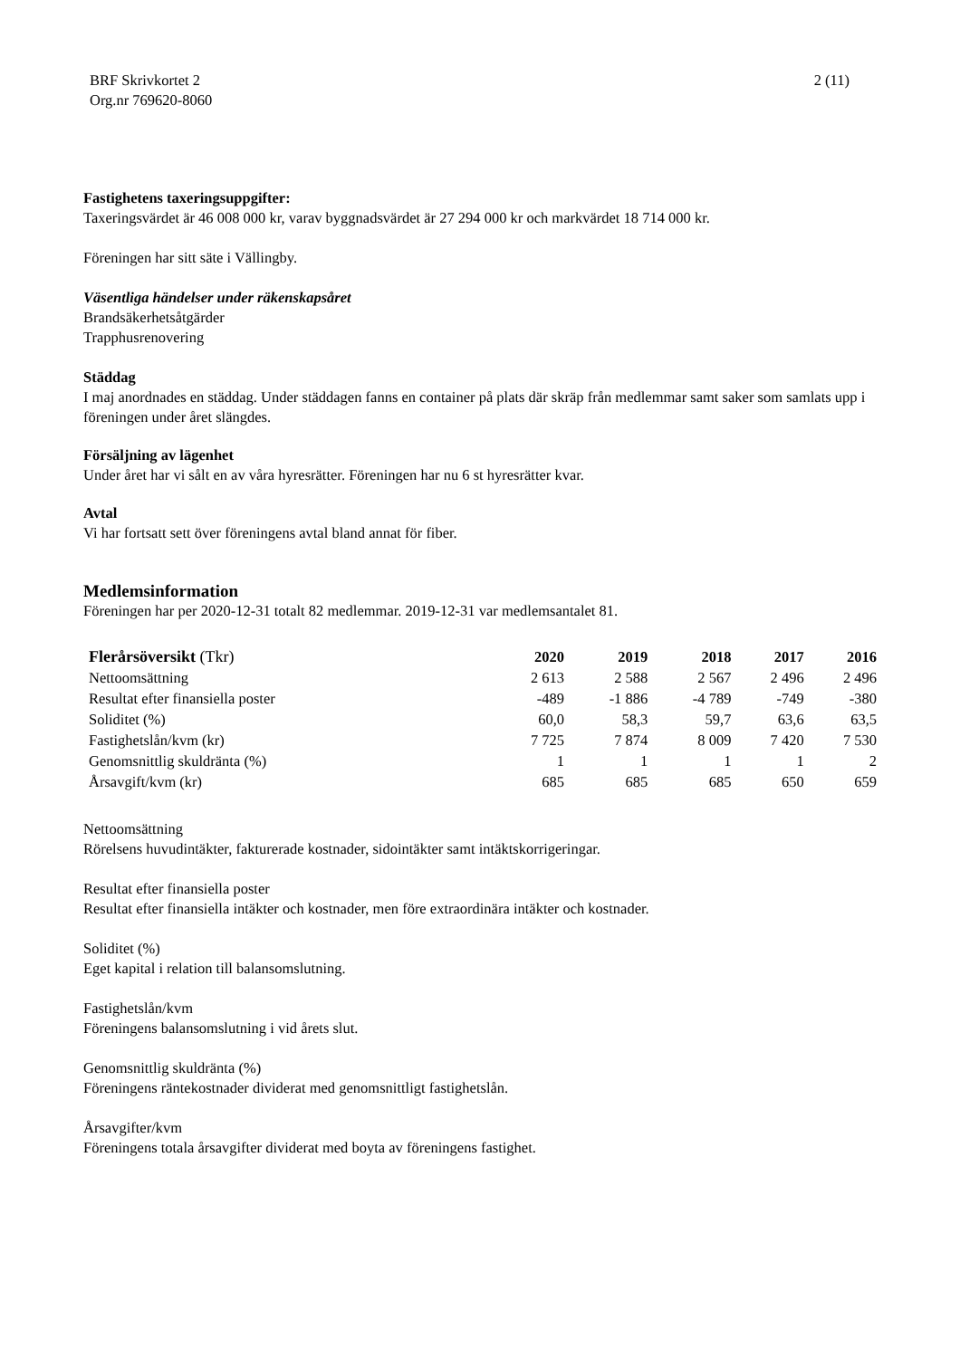BRF Skrivkortet 2
Org.nr 769620-8060
2 (11)
Fastighetens taxeringsuppgifter:
Taxeringsvärdet är 46 008 000 kr, varav byggnadsvärdet är 27 294 000 kr och markvärdet 18 714 000 kr.
Föreningen har sitt säte i Vällingby.
Väsentliga händelser under räkenskapsåret
Brandsäkerhetsåtgärder
Trapphusrenovering
Städdag
I maj anordnades en städdag. Under städdagen fanns en container på plats där skräp från medlemmar samt saker som samlats upp i föreningen under året slängdes.
Försäljning av lägenhet
Under året har vi sålt en av våra hyresrätter. Föreningen har nu 6 st hyresrätter kvar.
Avtal
Vi har fortsatt sett över föreningens avtal bland annat för fiber.
Medlemsinformation
Föreningen har per 2020-12-31 totalt 82 medlemmar. 2019-12-31 var medlemsantalet 81.
| Flerårsöversikt (Tkr) | 2020 | 2019 | 2018 | 2017 | 2016 |
| --- | --- | --- | --- | --- | --- |
| Nettoomsättning | 2 613 | 2 588 | 2 567 | 2 496 | 2 496 |
| Resultat efter finansiella poster | -489 | -1 886 | -4 789 | -749 | -380 |
| Soliditet (%) | 60,0 | 58,3 | 59,7 | 63,6 | 63,5 |
| Fastighetslån/kvm (kr) | 7 725 | 7 874 | 8 009 | 7 420 | 7 530 |
| Genomsnittlig skuldränta (%) | 1 | 1 | 1 | 1 | 2 |
| Årsavgift/kvm (kr) | 685 | 685 | 685 | 650 | 659 |
Nettoomsättning
Rörelsens huvudintäkter, fakturerade kostnader, sidointäkter samt intäktskorrigeringar.
Resultat efter finansiella poster
Resultat efter finansiella intäkter och kostnader, men före extraordinära intäkter och kostnader.
Soliditet (%)
Eget kapital i relation till balansomslutning.
Fastighetslån/kvm
Föreningens balansomslutning i vid årets slut.
Genomsnittlig skuldränta (%)
Föreningens räntekostnader dividerat med genomsnittligt fastighetslån.
Årsavgifter/kvm
Föreningens totala årsavgifter dividerat med boyta av föreningens fastighet.